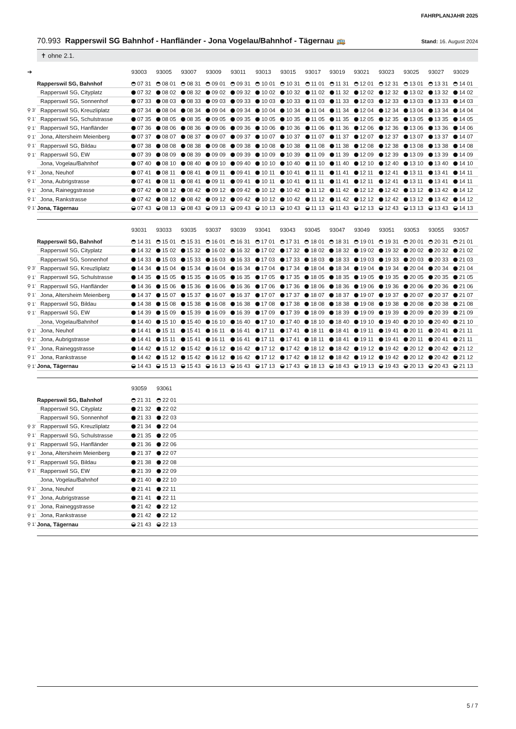FAHRPLANJAHR 2025
70.993 Rapperswil SG Bahnhof - Hanfländer - Jona Vogelau/Bahnhof - Tägernau 🚌
Stand: 16. August 2024
✝ ohne 2.1.
| ➔ | | 93003 | 93005 | 93007 | 93009 | 93011 | 93013 | 93015 | 93017 | 93019 | 93021 | 93023 | 93025 | 93027 | 93029 |
| --- | --- | --- | --- | --- | --- | --- | --- | --- | --- | --- | --- | --- | --- | --- | --- |
| | Rapperswil SG, Bahnhof | 07 31 | 08 01 | 08 31 | 09 01 | 09 31 | 10 01 | 10 31 | 11 01 | 11 31 | 12 01 | 12 31 | 13 01 | 13 31 | 14 01 |
| | Rapperswil SG, Cityplatz | 07 32 | 08 02 | 08 32 | 09 02 | 09 32 | 10 02 | 10 32 | 11 02 | 11 32 | 12 02 | 12 32 | 13 02 | 13 32 | 14 02 |
| | Rapperswil SG, Sonnenhof | 07 33 | 08 03 | 08 33 | 09 03 | 09 33 | 10 03 | 10 33 | 11 03 | 11 33 | 12 03 | 12 33 | 13 03 | 13 33 | 14 03 |
| ⚲ 3’ | Rapperswil SG, Kreuzliplatz | 07 34 | 08 04 | 08 34 | 09 04 | 09 34 | 10 04 | 10 34 | 11 04 | 11 34 | 12 04 | 12 34 | 13 04 | 13 34 | 14 04 |
| ⚲ 1’ | Rapperswil SG, Schulstrasse | 07 35 | 08 05 | 08 35 | 09 05 | 09 35 | 10 05 | 10 35 | 11 05 | 11 35 | 12 05 | 12 35 | 13 05 | 13 35 | 14 05 |
| ⚲ 1’ | Rapperswil SG, Hanfländer | 07 36 | 08 06 | 08 36 | 09 06 | 09 36 | 10 06 | 10 36 | 11 06 | 11 36 | 12 06 | 12 36 | 13 06 | 13 36 | 14 06 |
| ⚲ 1’ | Jona, Altersheim Meienberg | 07 37 | 08 07 | 08 37 | 09 07 | 09 37 | 10 07 | 10 37 | 11 07 | 11 37 | 12 07 | 12 37 | 13 07 | 13 37 | 14 07 |
| ⚲ 1’ | Rapperswil SG, Bildau | 07 38 | 08 08 | 08 38 | 09 08 | 09 38 | 10 08 | 10 38 | 11 08 | 11 38 | 12 08 | 12 38 | 13 08 | 13 38 | 14 08 |
| ⚲ 1’ | Rapperswil SG, EW | 07 39 | 08 09 | 08 39 | 09 09 | 09 39 | 10 09 | 10 39 | 11 09 | 11 39 | 12 09 | 12 39 | 13 09 | 13 39 | 14 09 |
| | Jona, Vogelau/Bahnhof | 07 40 | 08 10 | 08 40 | 09 10 | 09 40 | 10 10 | 10 40 | 11 10 | 11 40 | 12 10 | 12 40 | 13 10 | 13 40 | 14 10 |
| ⚲ 1’ | Jona, Neuhof | 07 41 | 08 11 | 08 41 | 09 11 | 09 41 | 10 11 | 10 41 | 11 11 | 11 41 | 12 11 | 12 41 | 13 11 | 13 41 | 14 11 |
| ⚲ 1’ | Jona, Aubrigstrasse | 07 41 | 08 11 | 08 41 | 09 11 | 09 41 | 10 11 | 10 41 | 11 11 | 11 41 | 12 11 | 12 41 | 13 11 | 13 41 | 14 11 |
| ⚲ 1’ | Jona, Raineggstrasse | 07 42 | 08 12 | 08 42 | 09 12 | 09 42 | 10 12 | 10 42 | 11 12 | 11 42 | 12 12 | 12 42 | 13 12 | 13 42 | 14 12 |
| ⚲ 1’ | Jona, Rankstrasse | 07 42 | 08 12 | 08 42 | 09 12 | 09 42 | 10 12 | 10 42 | 11 12 | 11 42 | 12 12 | 12 42 | 13 12 | 13 42 | 14 12 |
| ⚲ 1’ | Jona, Tägernau | 07 43 | 08 13 | 08 43 | 09 13 | 09 43 | 10 13 | 10 43 | 11 13 | 11 43 | 12 13 | 12 43 | 13 13 | 13 43 | 14 13 |
| | | 93031 | 93033 | 93035 | 93037 | 93039 | 93041 | 93043 | 93045 | 93047 | 93049 | 93051 | 93053 | 93055 | 93057 |
| --- | --- | --- | --- | --- | --- | --- | --- | --- | --- | --- | --- | --- | --- | --- | --- |
| | Rapperswil SG, Bahnhof | 14 31 | 15 01 | 15 31 | 16 01 | 16 31 | 17 01 | 17 31 | 18 01 | 18 31 | 19 01 | 19 31 | 20 01 | 20 31 | 21 01 |
| | Rapperswil SG, Cityplatz | 14 32 | 15 02 | 15 32 | 16 02 | 16 32 | 17 02 | 17 32 | 18 02 | 18 32 | 19 02 | 19 32 | 20 02 | 20 32 | 21 02 |
| | Rapperswil SG, Sonnenhof | 14 33 | 15 03 | 15 33 | 16 03 | 16 33 | 17 03 | 17 33 | 18 03 | 18 33 | 19 03 | 19 33 | 20 03 | 20 33 | 21 03 |
| ⚲ 3’ | Rapperswil SG, Kreuzliplatz | 14 34 | 15 04 | 15 34 | 16 04 | 16 34 | 17 04 | 17 34 | 18 04 | 18 34 | 19 04 | 19 34 | 20 04 | 20 34 | 21 04 |
| ⚲ 1’ | Rapperswil SG, Schulstrasse | 14 35 | 15 05 | 15 35 | 16 05 | 16 35 | 17 05 | 17 35 | 18 05 | 18 35 | 19 05 | 19 35 | 20 05 | 20 35 | 21 05 |
| ⚲ 1’ | Rapperswil SG, Hanfländer | 14 36 | 15 06 | 15 36 | 16 06 | 16 36 | 17 06 | 17 36 | 18 06 | 18 36 | 19 06 | 19 36 | 20 06 | 20 36 | 21 06 |
| ⚲ 1’ | Jona, Altersheim Meienberg | 14 37 | 15 07 | 15 37 | 16 07 | 16 37 | 17 07 | 17 37 | 18 07 | 18 37 | 19 07 | 19 37 | 20 07 | 20 37 | 21 07 |
| ⚲ 1’ | Rapperswil SG, Bildau | 14 38 | 15 08 | 15 38 | 16 08 | 16 38 | 17 08 | 17 38 | 18 08 | 18 38 | 19 08 | 19 38 | 20 08 | 20 38 | 21 08 |
| ⚲ 1’ | Rapperswil SG, EW | 14 39 | 15 09 | 15 39 | 16 09 | 16 39 | 17 09 | 17 39 | 18 09 | 18 39 | 19 09 | 19 39 | 20 09 | 20 39 | 21 09 |
| | Jona, Vogelau/Bahnhof | 14 40 | 15 10 | 15 40 | 16 10 | 16 40 | 17 10 | 17 40 | 18 10 | 18 40 | 19 10 | 19 40 | 20 10 | 20 40 | 21 10 |
| ⚲ 1’ | Jona, Neuhof | 14 41 | 15 11 | 15 41 | 16 11 | 16 41 | 17 11 | 17 41 | 18 11 | 18 41 | 19 11 | 19 41 | 20 11 | 20 41 | 21 11 |
| ⚲ 1’ | Jona, Aubrigstrasse | 14 41 | 15 11 | 15 41 | 16 11 | 16 41 | 17 11 | 17 41 | 18 11 | 18 41 | 19 11 | 19 41 | 20 11 | 20 41 | 21 11 |
| ⚲ 1’ | Jona, Raineggstrasse | 14 42 | 15 12 | 15 42 | 16 12 | 16 42 | 17 12 | 17 42 | 18 12 | 18 42 | 19 12 | 19 42 | 20 12 | 20 42 | 21 12 |
| ⚲ 1’ | Jona, Rankstrasse | 14 42 | 15 12 | 15 42 | 16 12 | 16 42 | 17 12 | 17 42 | 18 12 | 18 42 | 19 12 | 19 42 | 20 12 | 20 42 | 21 12 |
| ⚲ 1’ | Jona, Tägernau | 14 43 | 15 13 | 15 43 | 16 13 | 16 43 | 17 13 | 17 43 | 18 13 | 18 43 | 19 13 | 19 43 | 20 13 | 20 43 | 21 13 |
| | | 93059 | 93061 | |
| --- | --- | --- | --- | --- |
| | Rapperswil SG, Bahnhof | 21 31 | 22 01 | |
| | Rapperswil SG, Cityplatz | 21 32 | 22 02 | |
| | Rapperswil SG, Sonnenhof | 21 33 | 22 03 | |
| ⚲ 3’ | Rapperswil SG, Kreuzliplatz | 21 34 | 22 04 | |
| ⚲ 1’ | Rapperswil SG, Schulstrasse | 21 35 | 22 05 | |
| ⚲ 1’ | Rapperswil SG, Hanfländer | 21 36 | 22 06 | |
| ⚲ 1’ | Jona, Altersheim Meienberg | 21 37 | 22 07 | |
| ⚲ 1’ | Rapperswil SG, Bildau | 21 38 | 22 08 | |
| ⚲ 1’ | Rapperswil SG, EW | 21 39 | 22 09 | |
| | Jona, Vogelau/Bahnhof | 21 40 | 22 10 | |
| ⚲ 1’ | Jona, Neuhof | 21 41 | 22 11 | |
| ⚲ 1’ | Jona, Aubrigstrasse | 21 41 | 22 11 | |
| ⚲ 1’ | Jona, Raineggstrasse | 21 42 | 22 12 | |
| ⚲ 1’ | Jona, Rankstrasse | 21 42 | 22 12 | |
| ⚲ 1’ | Jona, Tägernau | 21 43 | 22 13 | |
5 / 7